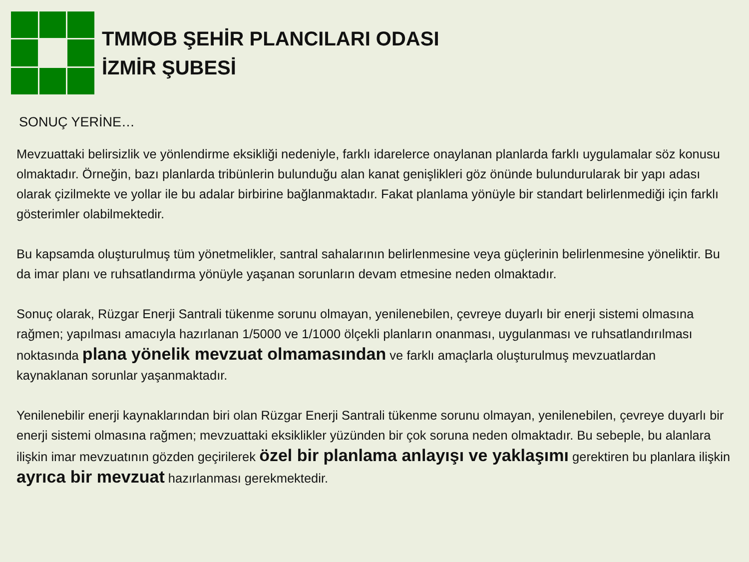TMMOB ŞEHİR PLANCILARI ODASI
İZMİR ŞUBESİ
SONUÇ YERİNE…
Mevzuattaki belirsizlik ve yönlendirme eksikliği nedeniyle, farklı idarelerce onaylanan planlarda farklı uygulamalar söz konusu olmaktadır. Örneğin, bazı planlarda tribünlerin bulunduğu alan kanat genişlikleri göz önünde bulundurularak bir yapı adası olarak çizilmekte ve yollar ile bu adalar birbirine bağlanmaktadır. Fakat planlama yönüyle bir standart belirlenmediği için farklı gösterimler olabilmektedir.
Bu kapsamda oluşturulmuş tüm yönetmelikler, santral sahalarının belirlenmesine veya güçlerinin belirlenmesine yöneliktir. Bu da imar planı ve ruhsatlandırma yönüyle yaşanan sorunların devam etmesine neden olmaktadır.
Sonuç olarak, Rüzgar Enerji Santrali tükenme sorunu olmayan, yenilenebilen, çevreye duyarlı bir enerji sistemi olmasına rağmen; yapılması amacıyla hazırlanan 1/5000 ve 1/1000 ölçekli planların onanması, uygulanması ve ruhsatlandırılması noktasında plana yönelik mevzuat olmamasından ve farklı amaçlarla oluşturulmuş mevzuatlardan kaynaklanan sorunlar yaşanmaktadır.
Yenilenebilir enerji kaynaklarından biri olan Rüzgar Enerji Santrali tükenme sorunu olmayan, yenilenebilen, çevreye duyarlı bir enerji sistemi olmasına rağmen; mevzuattaki eksiklikler yüzünden bir çok soruna neden olmaktadır. Bu sebeple, bu alanlara ilişkin imar mevzuatının gözden geçirilerek özel bir planlama anlayışı ve yaklaşımı gerektiren bu planlara ilişkin ayrıca bir mevzuat hazırlanması gerekmektedir.